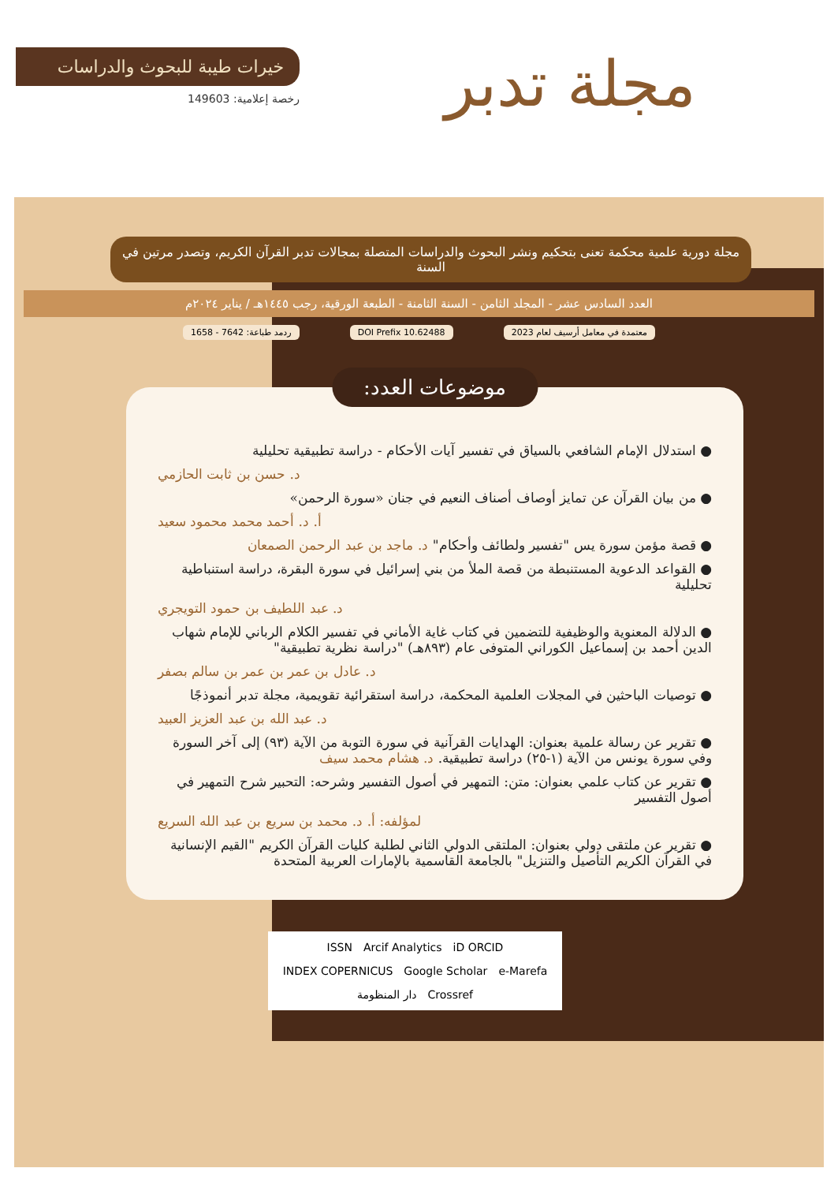مجلة تدبر
خيرات طيبة للبحوث والدراسات
رخصة إعلامية: 149603
مجلة دورية علمية محكمة تعنى بتحكيم ونشر البحوث والدراسات المتصلة بمجالات تدبر القرآن الكريم، وتصدر مرتين في السنة
العدد السادس عشر - المجلد الثامن - السنة الثامنة - الطبعة الورقية، رجب ١٤٤٥هـ / يناير ٢٠٢٤م
معتمدة في معامل أرسيف لعام 2023 DOI Prefix 10.62488 ردمد طباعة: 7642 - 1658
موضوعات العدد:
● استدلال الإمام الشافعي بالسياق في تفسير آيات الأحكام - دراسة تطبيقية تحليلية
د. حسن بن ثابت الحازمي
● من بيان القرآن عن تمايز أوصاف أصناف النعيم في جنان «سورة الرحمن»
أ. د. أحمد محمد محمود سعيد
● قصة مؤمن سورة يس "تفسير ولطائف وأحكام" د. ماجد بن عبد الرحمن الصمعان
● القواعد الدعوية المستنبطة من قصة الملأ من بني إسرائيل في سورة البقرة، دراسة استنباطية تحليلية
د. عبد اللطيف بن حمود التويجري
● الدلالة المعنوية والوظيفية للتضمين في كتاب غاية الأماني في تفسير الكلام الرباني للإمام شهاب الدين أحمد بن إسماعيل الكوراني المتوفى عام (٨٩٣هـ) "دراسة نظرية تطبيقية"
د. عادل بن عمر بن عمر بن سالم بصفر
● توصيات الباحثين في المجلات العلمية المحكمة، دراسة استقرائية تقويمية، مجلة تدبر أنموذجًا
د. عبد الله بن عبد العزيز العبيد
● تقرير عن رسالة علمية بعنوان: الهدايات القرآنية في سورة التوبة من الآية (٩٣) إلى آخر السورة وفي سورة يونس من الآية (١-٢٥) دراسة تطبيقية. د. هشام محمد سيف
● تقرير عن كتاب علمي بعنوان: متن: التمهير في أصول التفسير وشرحه: التحبير شرح التمهير في أصول التفسير
لمؤلفه: أ. د. محمد بن سريع بن عبد الله السريع
● تقرير عن ملتقى دولي بعنوان: الملتقى الدولي الثاني لطلبة كليات القرآن الكريم "القيم الإنسانية في القرآن الكريم التأصيل والتنزيل" بالجامعة القاسمية بالإمارات العربية المتحدة
ISSN Arcif Analytics iD ORCID INDEX COPERNICUS Google Scholar e-Marefa دار المنظومة Crossref